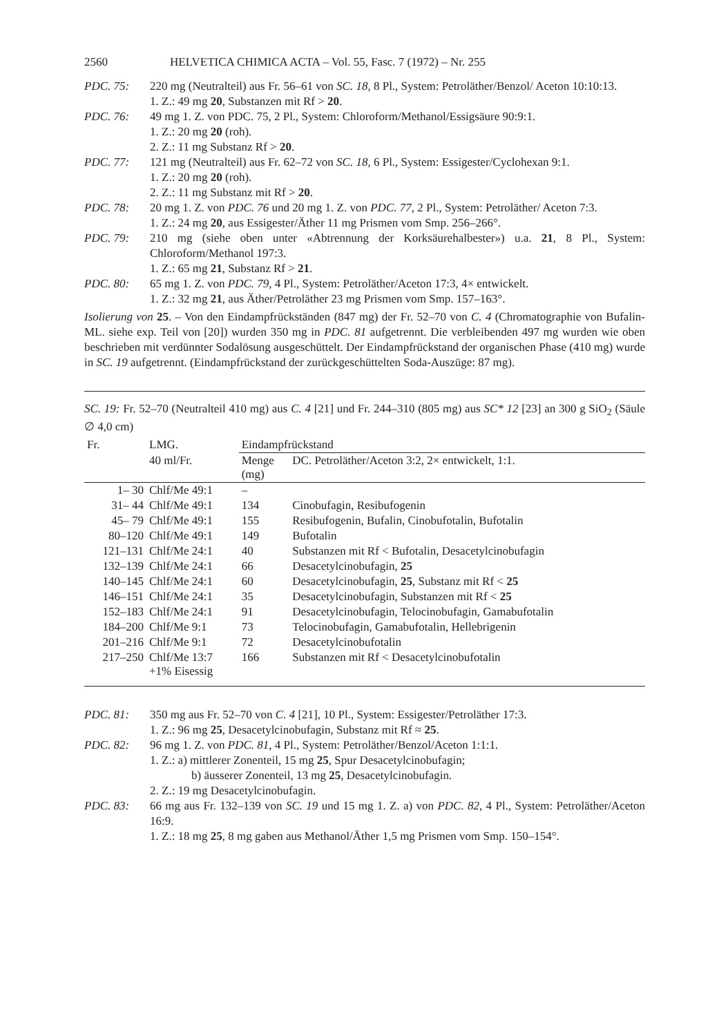2560 HELVETICA CHIMICA ACTA – Vol. 55, Fasc. 7 (1972) – Nr. 255
PDC. 75: 220 mg (Neutralteil) aus Fr. 56–61 von SC. 18, 8 Pl., System: Petroläther/Benzol/ Aceton 10:10:13.
1. Z.: 49 mg 20, Substanzen mit Rf > 20.
PDC. 76: 49 mg 1. Z. von PDC. 75, 2 Pl., System: Chloroform/Methanol/Essigsäure 90:9:1.
1. Z.: 20 mg 20 (roh).
2. Z.: 11 mg Substanz Rf > 20.
PDC. 77: 121 mg (Neutralteil) aus Fr. 62–72 von SC. 18, 6 Pl., System: Essigester/Cyclohexan 9:1.
1. Z.: 20 mg 20 (roh).
2. Z.: 11 mg Substanz mit Rf > 20.
PDC. 78: 20 mg 1. Z. von PDC. 76 und 20 mg 1. Z. von PDC. 77, 2 Pl., System: Petroläther/ Aceton 7:3.
1. Z.: 24 mg 20, aus Essigester/Äther 11 mg Prismen vom Smp. 256–266°.
PDC. 79: 210 mg (siehe oben unter «Abtrennung der Korksäurehalbester») u.a. 21, 8 Pl., System: Chloroform/Methanol 197:3.
1. Z.: 65 mg 21, Substanz Rf > 21.
PDC. 80: 65 mg 1. Z. von PDC. 79, 4 Pl., System: Petroläther/Aceton 17:3, 4× entwickelt.
1. Z.: 32 mg 21, aus Äther/Petroläther 23 mg Prismen vom Smp. 157–163°.
Isolierung von 25. – Von den Eindampfrückständen (847 mg) der Fr. 52–70 von C. 4 (Chromatographie von Bufalin-ML. siehe exp. Teil von [20]) wurden 350 mg in PDC. 81 aufgetrennt. Die verbleibenden 497 mg wurden wie oben beschrieben mit verdünnter Sodalösung ausgeschüttelt. Der Eindampfrückstand der organischen Phase (410 mg) wurde in SC. 19 aufgetrennt. (Eindampfrückstand der zurückgeschüttelten Soda-Auszüge: 87 mg).
SC. 19: Fr. 52–70 (Neutralteil 410 mg) aus C. 4 [21] und Fr. 244–310 (805 mg) aus SC* 12 [23] an 300 g SiO<sub>2</sub> (Säule ∅ 4,0 cm)
| Fr. | LMG. | Eindampfrückstand | |
| --- | --- | --- | --- |
| | 40 ml/Fr. | Menge (mg) | DC. Petroläther/Aceton 3:2, 2× entwickelt, 1:1. |
| 1– 30 | Chlf/Me 49:1 | – | |
| 31– 44 | Chlf/Me 49:1 | 134 | Cinobufagin, Resibufogenin |
| 45– 79 | Chlf/Me 49:1 | 155 | Resibufogenin, Bufalin, Cinobufotalin, Bufotalin |
| 80–120 | Chlf/Me 49:1 | 149 | Bufotalin |
| 121–131 | Chlf/Me 24:1 | 40 | Substanzen mit Rf < Bufotalin, Desacetylcinobufagin |
| 132–139 | Chlf/Me 24:1 | 66 | Desacetylcinobufagin, 25 |
| 140–145 | Chlf/Me 24:1 | 60 | Desacetylcinobufagin, 25 , Substanz mit Rf < 25 |
| 146–151 | Chlf/Me 24:1 | 35 | Desacetylcinobufagin, Substanzen mit Rf < 25 |
| 152–183 | Chlf/Me 24:1 | 91 | Desacetylcinobufagin, Telocinobufagin, Gamabufotalin |
| 184–200 | Chlf/Me 9:1 | 73 | Telocinobufagin, Gamabufotalin, Hellebrigenin |
| 201–216 | Chlf/Me 9:1 | 72 | Desacetylcinobufotalin |
| 217–250 | Chlf/Me 13:7 +1% Eisessig | 166 | Substanzen mit Rf < Desacetylcinobufotalin |
PDC. 81: 350 mg aus Fr. 52–70 von C. 4 [21], 10 Pl., System: Essigester/Petroläther 17:3.
1. Z.: 96 mg 25, Desacetylcinobufagin, Substanz mit Rf ≈ 25.
PDC. 82: 96 mg 1. Z. von PDC. 81, 4 Pl., System: Petroläther/Benzol/Aceton 1:1:1.
1. Z.: a) mittlerer Zonenteil, 15 mg 25, Spur Desacetylcinobufagin;
b) äusserer Zonenteil, 13 mg 25, Desacetylcinobufagin.
2. Z.: 19 mg Desacetylcinobufagin.
PDC. 83: 66 mg aus Fr. 132–139 von SC. 19 und 15 mg 1. Z. a) von PDC. 82, 4 Pl., System: Petroläther/Aceton 16:9.
1. Z.: 18 mg 25, 8 mg gaben aus Methanol/Äther 1,5 mg Prismen vom Smp. 150–154°.